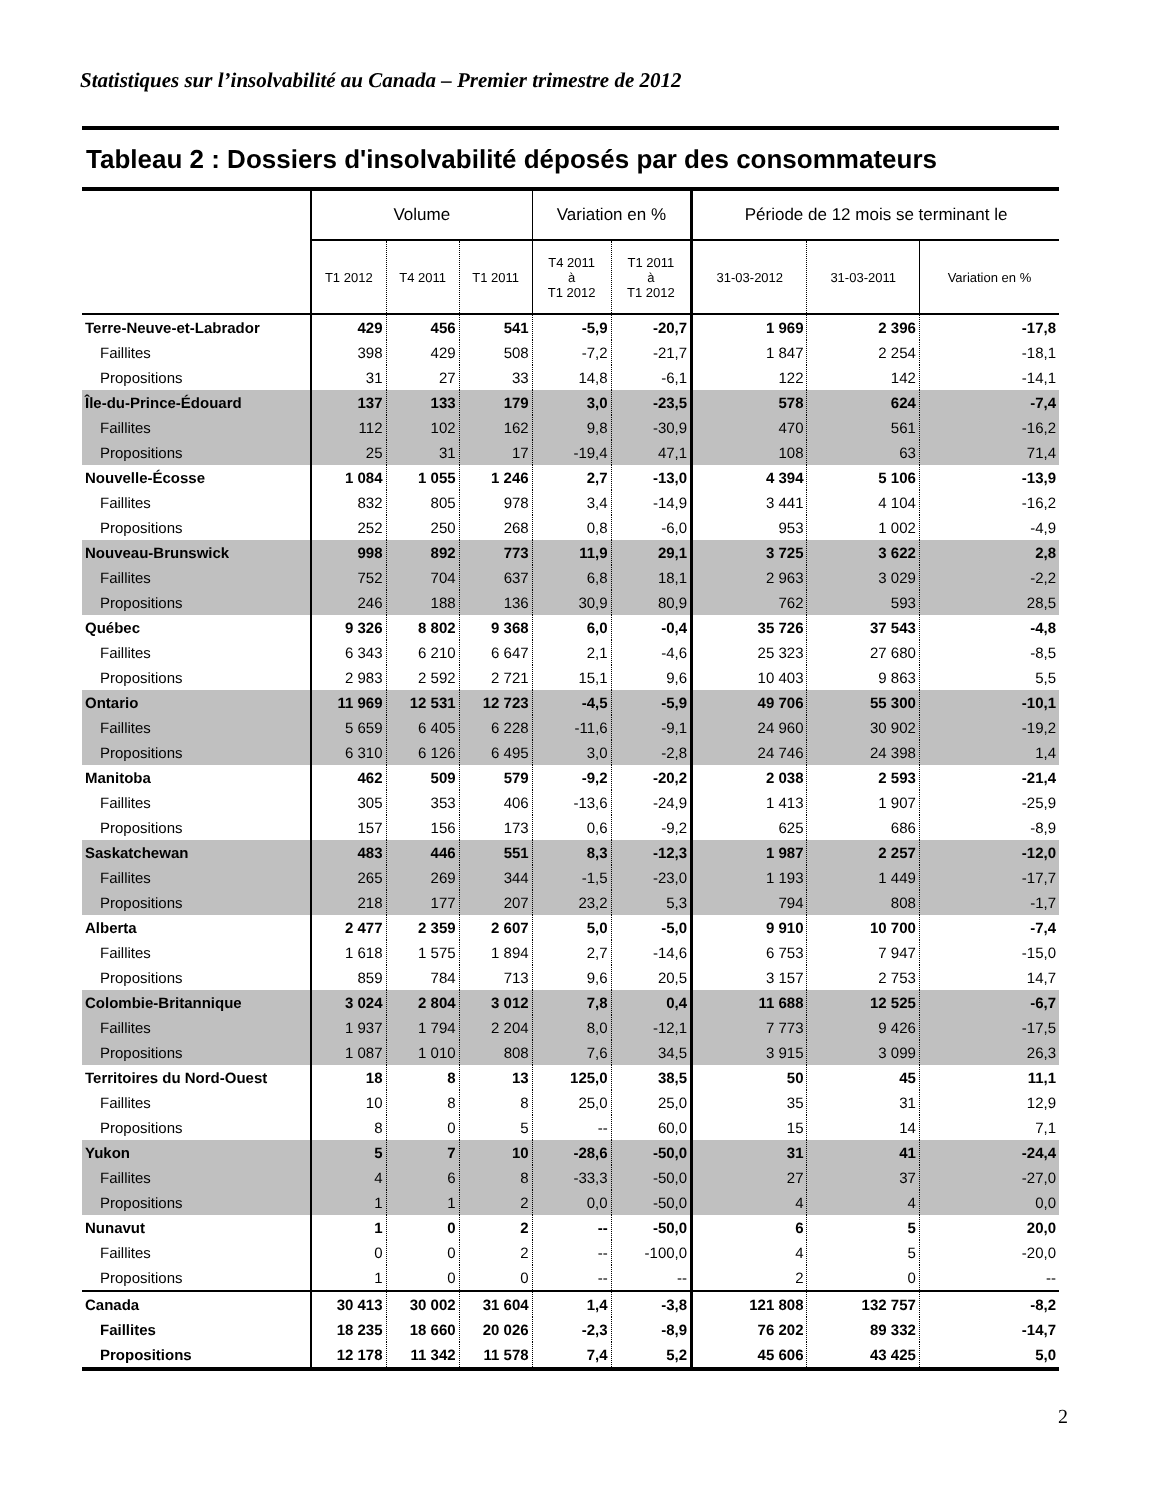Statistiques sur l’insolvabilité au Canada – Premier trimestre de 2012
Tableau 2 : Dossiers d'insolvabilité déposés par des consommateurs
| | Volume | | | Variation en % | | Période de 12 mois se terminant le | | |
| --- | --- | --- | --- | --- | --- | --- | --- | --- |
| | T1 2012 | T4 2011 | T1 2011 | T4 2011 à T1 2012 | T1 2011 à T1 2012 | 31-03-2012 | 31-03-2011 | Variation en % |
| Terre-Neuve-et-Labrador | 429 | 456 | 541 | -5,9 | -20,7 | 1 969 | 2 396 | -17,8 |
| Faillites | 398 | 429 | 508 | -7,2 | -21,7 | 1 847 | 2 254 | -18,1 |
| Propositions | 31 | 27 | 33 | 14,8 | -6,1 | 122 | 142 | -14,1 |
| Île-du-Prince-Édouard | 137 | 133 | 179 | 3,0 | -23,5 | 578 | 624 | -7,4 |
| Faillites | 112 | 102 | 162 | 9,8 | -30,9 | 470 | 561 | -16,2 |
| Propositions | 25 | 31 | 17 | -19,4 | 47,1 | 108 | 63 | 71,4 |
| Nouvelle-Écosse | 1 084 | 1 055 | 1 246 | 2,7 | -13,0 | 4 394 | 5 106 | -13,9 |
| Faillites | 832 | 805 | 978 | 3,4 | -14,9 | 3 441 | 4 104 | -16,2 |
| Propositions | 252 | 250 | 268 | 0,8 | -6,0 | 953 | 1 002 | -4,9 |
| Nouveau-Brunswick | 998 | 892 | 773 | 11,9 | 29,1 | 3 725 | 3 622 | 2,8 |
| Faillites | 752 | 704 | 637 | 6,8 | 18,1 | 2 963 | 3 029 | -2,2 |
| Propositions | 246 | 188 | 136 | 30,9 | 80,9 | 762 | 593 | 28,5 |
| Québec | 9 326 | 8 802 | 9 368 | 6,0 | -0,4 | 35 726 | 37 543 | -4,8 |
| Faillites | 6 343 | 6 210 | 6 647 | 2,1 | -4,6 | 25 323 | 27 680 | -8,5 |
| Propositions | 2 983 | 2 592 | 2 721 | 15,1 | 9,6 | 10 403 | 9 863 | 5,5 |
| Ontario | 11 969 | 12 531 | 12 723 | -4,5 | -5,9 | 49 706 | 55 300 | -10,1 |
| Faillites | 5 659 | 6 405 | 6 228 | -11,6 | -9,1 | 24 960 | 30 902 | -19,2 |
| Propositions | 6 310 | 6 126 | 6 495 | 3,0 | -2,8 | 24 746 | 24 398 | 1,4 |
| Manitoba | 462 | 509 | 579 | -9,2 | -20,2 | 2 038 | 2 593 | -21,4 |
| Faillites | 305 | 353 | 406 | -13,6 | -24,9 | 1 413 | 1 907 | -25,9 |
| Propositions | 157 | 156 | 173 | 0,6 | -9,2 | 625 | 686 | -8,9 |
| Saskatchewan | 483 | 446 | 551 | 8,3 | -12,3 | 1 987 | 2 257 | -12,0 |
| Faillites | 265 | 269 | 344 | -1,5 | -23,0 | 1 193 | 1 449 | -17,7 |
| Propositions | 218 | 177 | 207 | 23,2 | 5,3 | 794 | 808 | -1,7 |
| Alberta | 2 477 | 2 359 | 2 607 | 5,0 | -5,0 | 9 910 | 10 700 | -7,4 |
| Faillites | 1 618 | 1 575 | 1 894 | 2,7 | -14,6 | 6 753 | 7 947 | -15,0 |
| Propositions | 859 | 784 | 713 | 9,6 | 20,5 | 3 157 | 2 753 | 14,7 |
| Colombie-Britannique | 3 024 | 2 804 | 3 012 | 7,8 | 0,4 | 11 688 | 12 525 | -6,7 |
| Faillites | 1 937 | 1 794 | 2 204 | 8,0 | -12,1 | 7 773 | 9 426 | -17,5 |
| Propositions | 1 087 | 1 010 | 808 | 7,6 | 34,5 | 3 915 | 3 099 | 26,3 |
| Territoires du Nord-Ouest | 18 | 8 | 13 | 125,0 | 38,5 | 50 | 45 | 11,1 |
| Faillites | 10 | 8 | 8 | 25,0 | 25,0 | 35 | 31 | 12,9 |
| Propositions | 8 | 0 | 5 | -- | 60,0 | 15 | 14 | 7,1 |
| Yukon | 5 | 7 | 10 | -28,6 | -50,0 | 31 | 41 | -24,4 |
| Faillites | 4 | 6 | 8 | -33,3 | -50,0 | 27 | 37 | -27,0 |
| Propositions | 1 | 1 | 2 | 0,0 | -50,0 | 4 | 4 | 0,0 |
| Nunavut | 1 | 0 | 2 | -- | -50,0 | 6 | 5 | 20,0 |
| Faillites | 0 | 0 | 2 | -- | -100,0 | 4 | 5 | -20,0 |
| Propositions | 1 | 0 | 0 | -- | -- | 2 | 0 | -- |
| Canada | 30 413 | 30 002 | 31 604 | 1,4 | -3,8 | 121 808 | 132 757 | -8,2 |
| Faillites | 18 235 | 18 660 | 20 026 | -2,3 | -8,9 | 76 202 | 89 332 | -14,7 |
| Propositions | 12 178 | 11 342 | 11 578 | 7,4 | 5,2 | 45 606 | 43 425 | 5,0 |
2